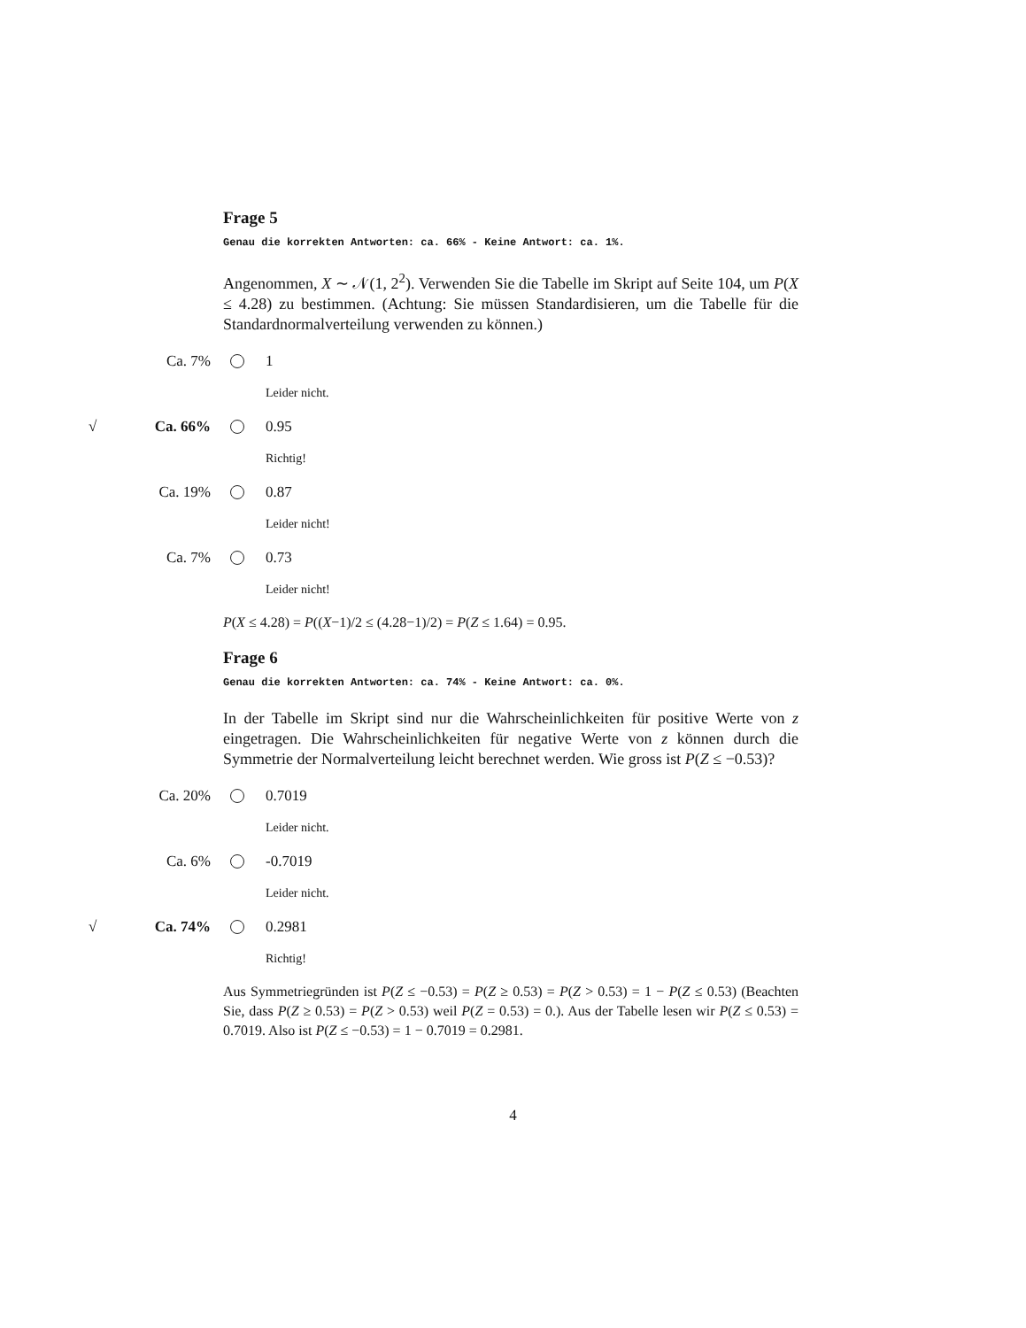Frage 5
Genau die korrekten Antworten: ca. 66% - Keine Antwort: ca. 1%.
Angenommen, X ∼ 𝒩(1, 2<sup>2</sup>). Verwenden Sie die Tabelle im Skript auf Seite 104, um P(X ≤ 4.28) zu bestimmen. (Achtung: Sie müssen Standardisieren, um die Tabelle für die Standardnormalverteilung verwenden zu können.)
Ca. 7% 1
Leider nicht.
√ Ca. 66% 0.95
Richtig!
Ca. 19% 0.87
Leider nicht!
Ca. 7% 0.73
Leider nicht!
P(X ≤ 4.28) = P((X−1)/2 ≤ (4.28−1)/2) = P(Z ≤ 1.64) = 0.95.
Frage 6
Genau die korrekten Antworten: ca. 74% - Keine Antwort: ca. 0%.
In der Tabelle im Skript sind nur die Wahrscheinlichkeiten für positive Werte von z eingetragen. Die Wahrscheinlichkeiten für negative Werte von z können durch die Symmetrie der Normalverteilung leicht berechnet werden. Wie gross ist P(Z ≤ −0.53)?
Ca. 20% 0.7019
Leider nicht.
Ca. 6% -0.7019
Leider nicht.
√ Ca. 74% 0.2981
Richtig!
Aus Symmetriegründen ist P(Z ≤ −0.53) = P(Z ≥ 0.53) = P(Z > 0.53) = 1 − P(Z ≤ 0.53) (Beachten Sie, dass P(Z ≥ 0.53) = P(Z > 0.53) weil P(Z = 0.53) = 0.). Aus der Tabelle lesen wir P(Z ≤ 0.53) = 0.7019. Also ist P(Z ≤ −0.53) = 1 − 0.7019 = 0.2981.
4